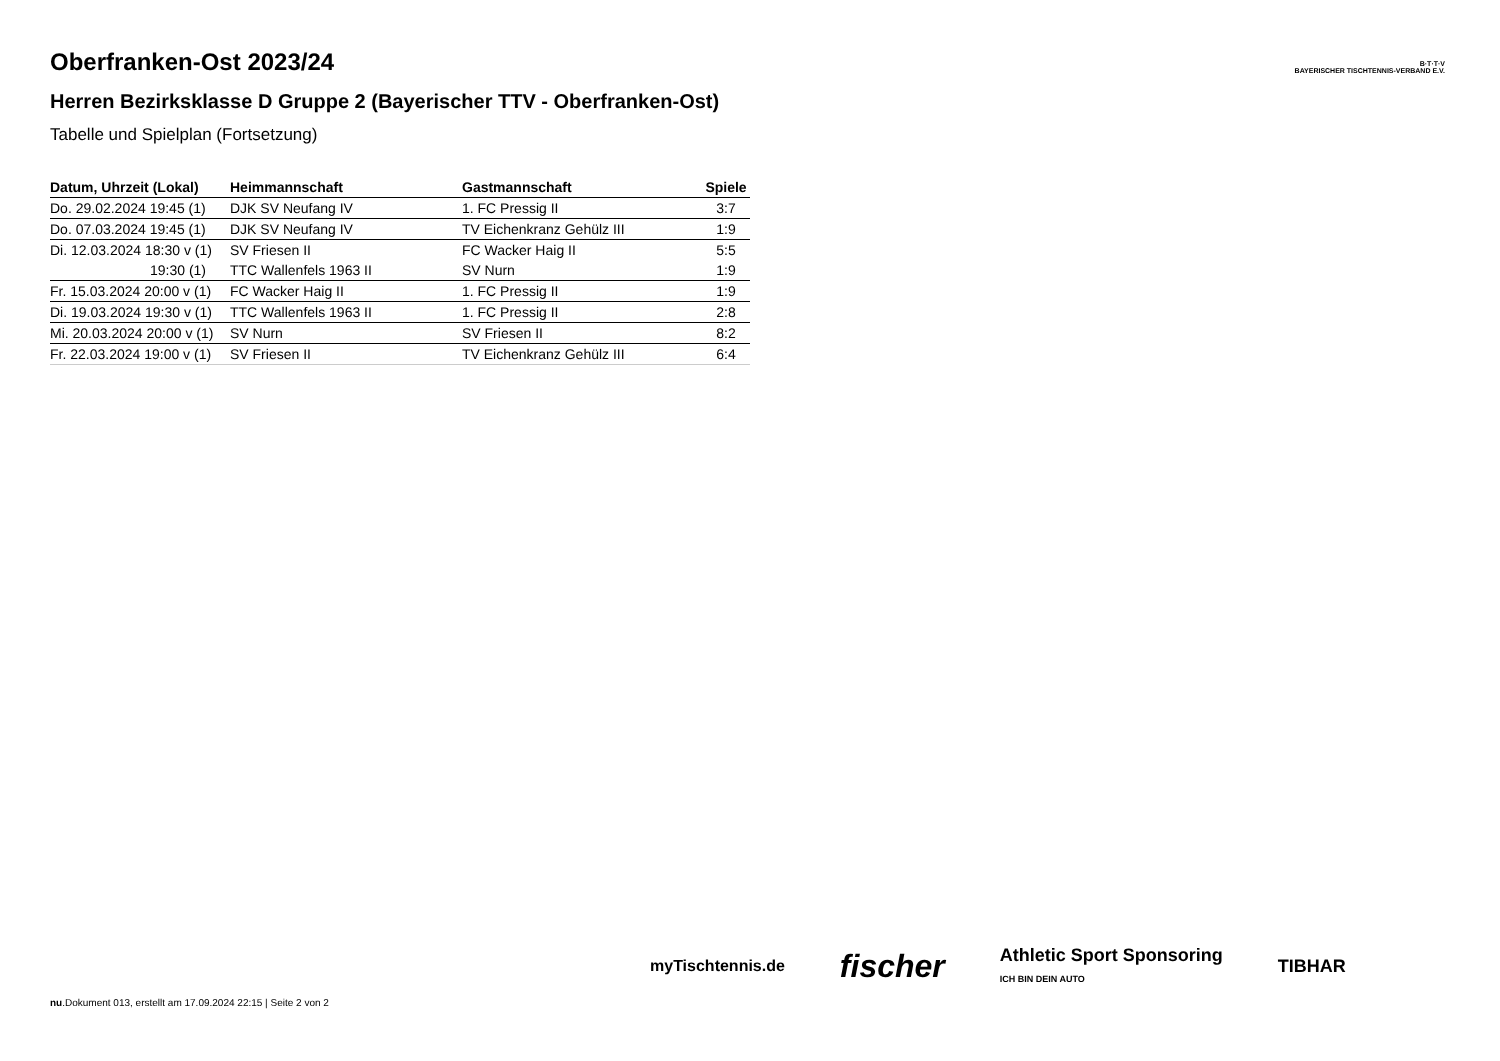B·T·T·V
BAYERISCHER TISCHTENNIS-VERBAND E.V.
Oberfranken-Ost 2023/24
Herren Bezirksklasse D Gruppe 2 (Bayerischer TTV - Oberfranken-Ost)
Tabelle und Spielplan (Fortsetzung)
| Datum, Uhrzeit (Lokal) | Heimmannschaft | Gastmannschaft | Spiele |
| --- | --- | --- | --- |
| Do. 29.02.2024 19:45 (1) | DJK SV Neufang IV | 1. FC Pressig II | 3:7 |
| Do. 07.03.2024 19:45 (1) | DJK SV Neufang IV | TV Eichenkranz Gehülz III | 1:9 |
| Di. 12.03.2024 18:30 v (1) | SV Friesen II | FC Wacker Haig II | 5:5 |
| 19:30 (1) | TTC Wallenfels 1963 II | SV Nurn | 1:9 |
| Fr. 15.03.2024 20:00 v (1) | FC Wacker Haig II | 1. FC Pressig II | 1:9 |
| Di. 19.03.2024 19:30 v (1) | TTC Wallenfels 1963 II | 1. FC Pressig II | 2:8 |
| Mi. 20.03.2024 20:00 v (1) | SV Nurn | SV Friesen II | 8:2 |
| Fr. 22.03.2024 19:00 v (1) | SV Friesen II | TV Eichenkranz Gehülz III | 6:4 |
myTischtennis.de fischer Athletic Sport Sponsoring
ICH BIN DEIN AUTO TIBHAR
nu.Dokument 013, erstellt am 17.09.2024 22:15 | Seite 2 von 2